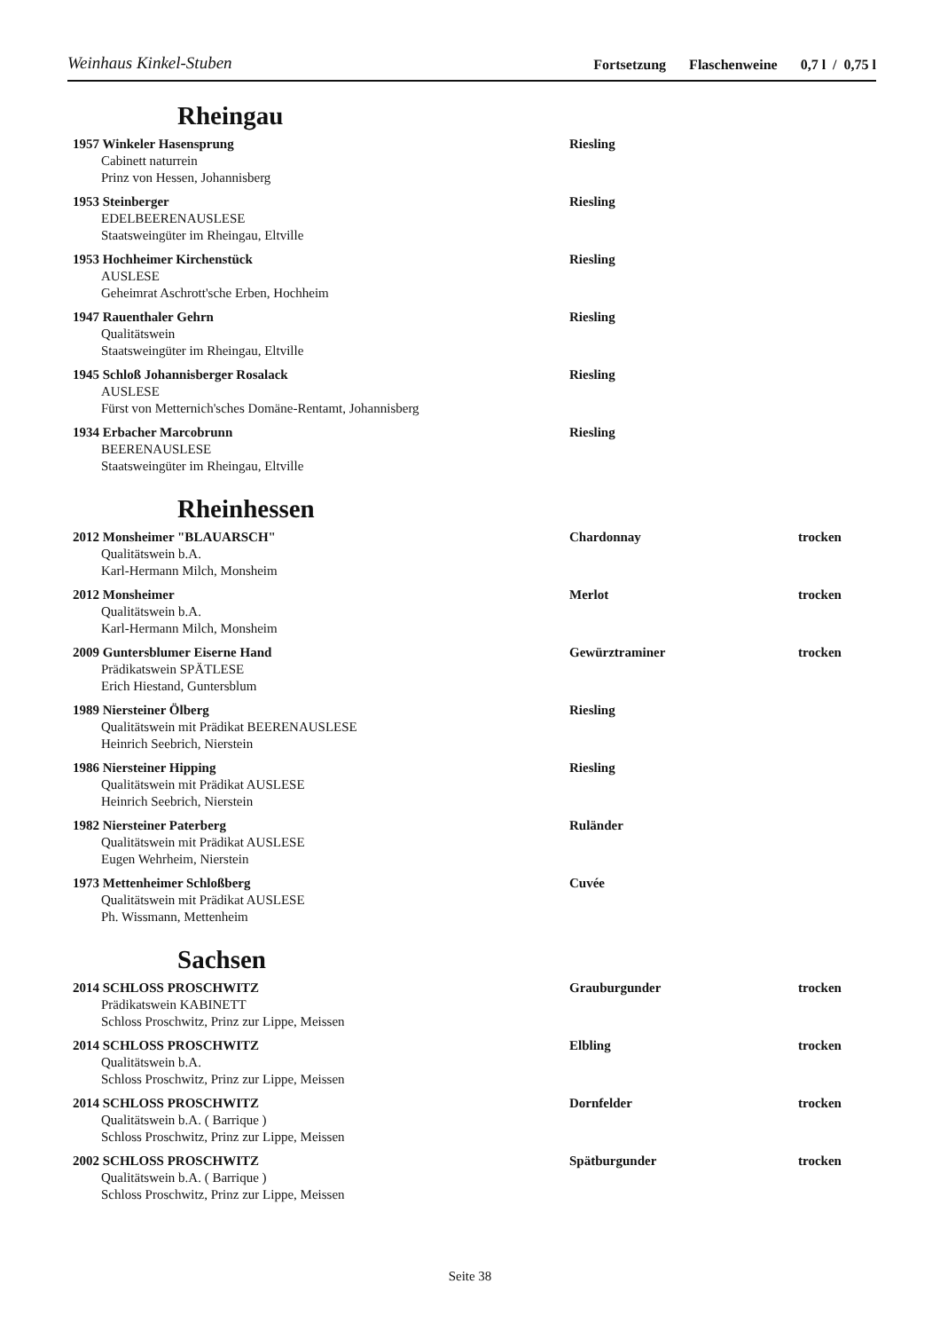Weinhaus Kinkel-Stuben Fortsetzung Flaschenweine 0,7 l / 0,75 l
Rheingau
1957 Winkeler Hasensprung Riesling
Cabinett naturrein
Prinz von Hessen, Johannisberg
1953 Steinberger Riesling
EDELBEERENAUSLESE
Staatsweingüter im Rheingau, Eltville
1953 Hochheimer Kirchenstück Riesling
AUSLESE
Geheimrat Aschrott'sche Erben, Hochheim
1947 Rauenthaler Gehrn Riesling
Qualitätswein
Staatsweingüter im Rheingau, Eltville
1945 Schloß Johannisberger Rosalack Riesling
AUSLESE
Fürst von Metternich'sches Domäne-Rentamt, Johannisberg
1934 Erbacher Marcobrunn Riesling
BEERENAUSLESE
Staatsweingüter im Rheingau, Eltville
Rheinhessen
2012 Monsheimer "BLAUARSCH" Chardonnay trocken
Qualitätswein b.A.
Karl-Hermann Milch, Monsheim
2012 Monsheimer Merlot trocken
Qualitätswein b.A.
Karl-Hermann Milch, Monsheim
2009 Guntersblumer Eiserne Hand Gewürztraminer trocken
Prädikatswein SPÄTLESE
Erich Hiestand, Guntersblum
1989 Niersteiner Ölberg Riesling
Qualitätswein mit Prädikat BEERENAUSLESE
Heinrich Seebrich, Nierstein
1986 Niersteiner Hipping Riesling
Qualitätswein mit Prädikat AUSLESE
Heinrich Seebrich, Nierstein
1982 Niersteiner Paterberg Ruländer
Qualitätswein mit Prädikat AUSLESE
Eugen Wehrheim, Nierstein
1973 Mettenheimer Schloßberg Cuvée
Qualitätswein mit Prädikat AUSLESE
Ph. Wissmann, Mettenheim
Sachsen
2014 SCHLOSS PROSCHWITZ Grauburgunder trocken
Prädikatswein KABINETT
Schloss Proschwitz, Prinz zur Lippe, Meissen
2014 SCHLOSS PROSCHWITZ Elbling trocken
Qualitätswein b.A.
Schloss Proschwitz, Prinz zur Lippe, Meissen
2014 SCHLOSS PROSCHWITZ Dornfelder trocken
Qualitätswein b.A. ( Barrique )
Schloss Proschwitz, Prinz zur Lippe, Meissen
2002 SCHLOSS PROSCHWITZ Spätburgunder trocken
Qualitätswein b.A. ( Barrique )
Schloss Proschwitz, Prinz zur Lippe, Meissen
Seite 38